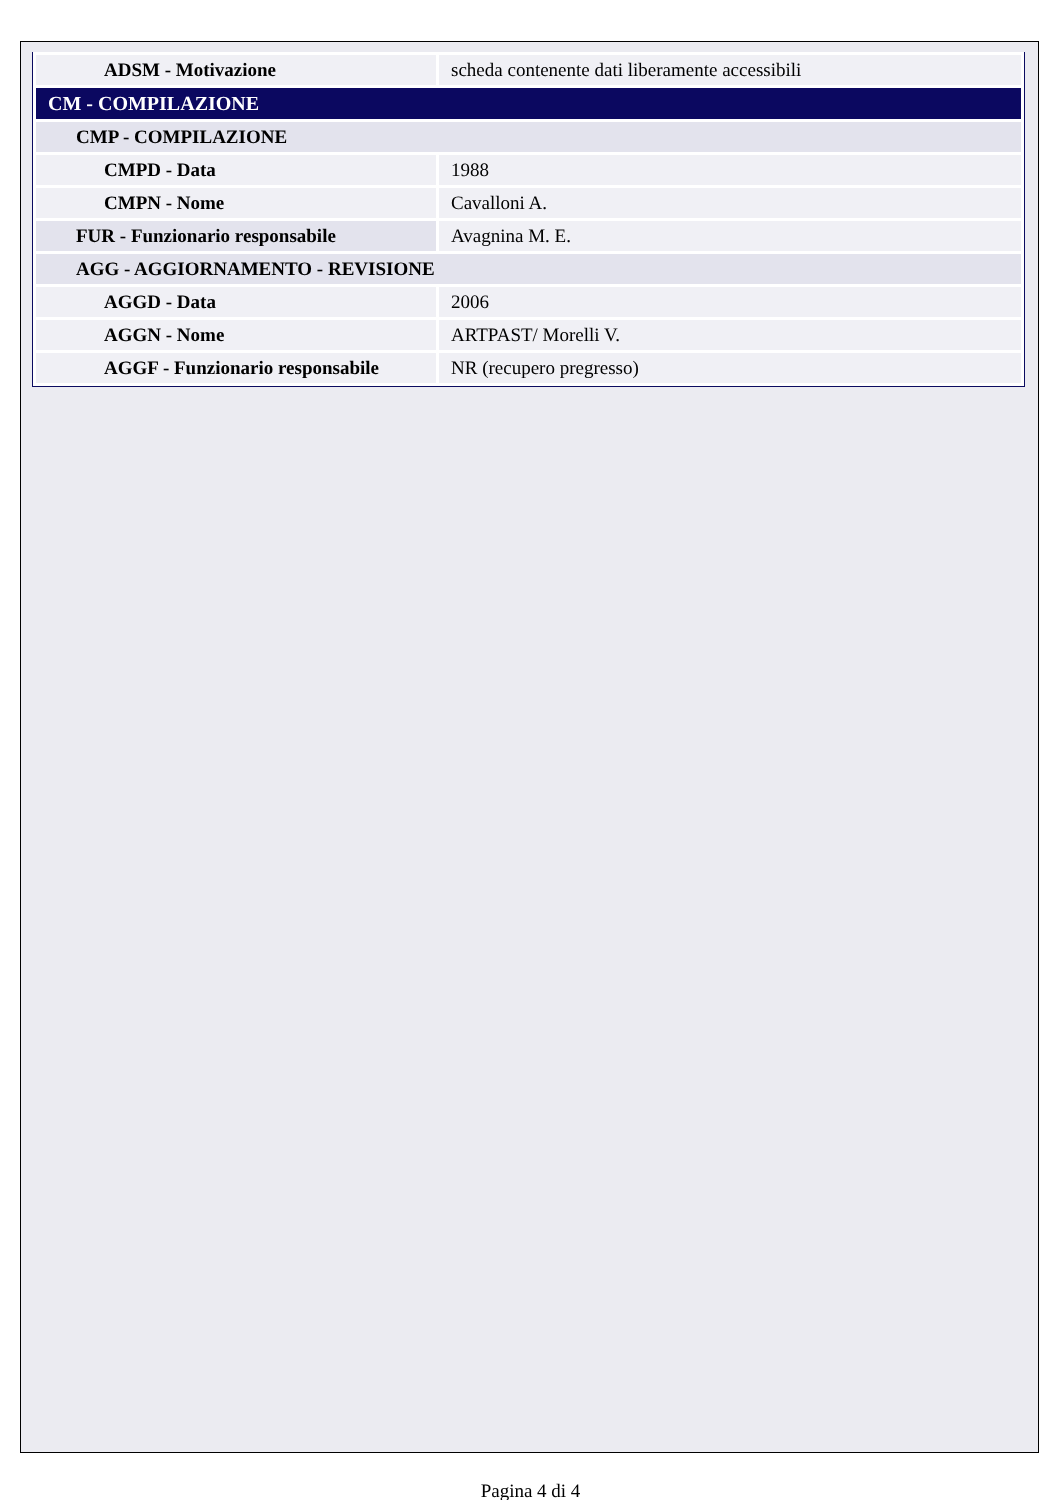| ADSM - Motivazione | scheda contenente dati liberamente accessibili |
| CM - COMPILAZIONE | |
| CMP - COMPILAZIONE | |
| CMPD - Data | 1988 |
| CMPN - Nome | Cavalloni A. |
| FUR - Funzionario responsabile | Avagnina M. E. |
| AGG - AGGIORNAMENTO - REVISIONE | |
| AGGD - Data | 2006 |
| AGGN - Nome | ARTPAST/ Morelli V. |
| AGGF - Funzionario responsabile | NR (recupero pregresso) |
Pagina 4 di 4